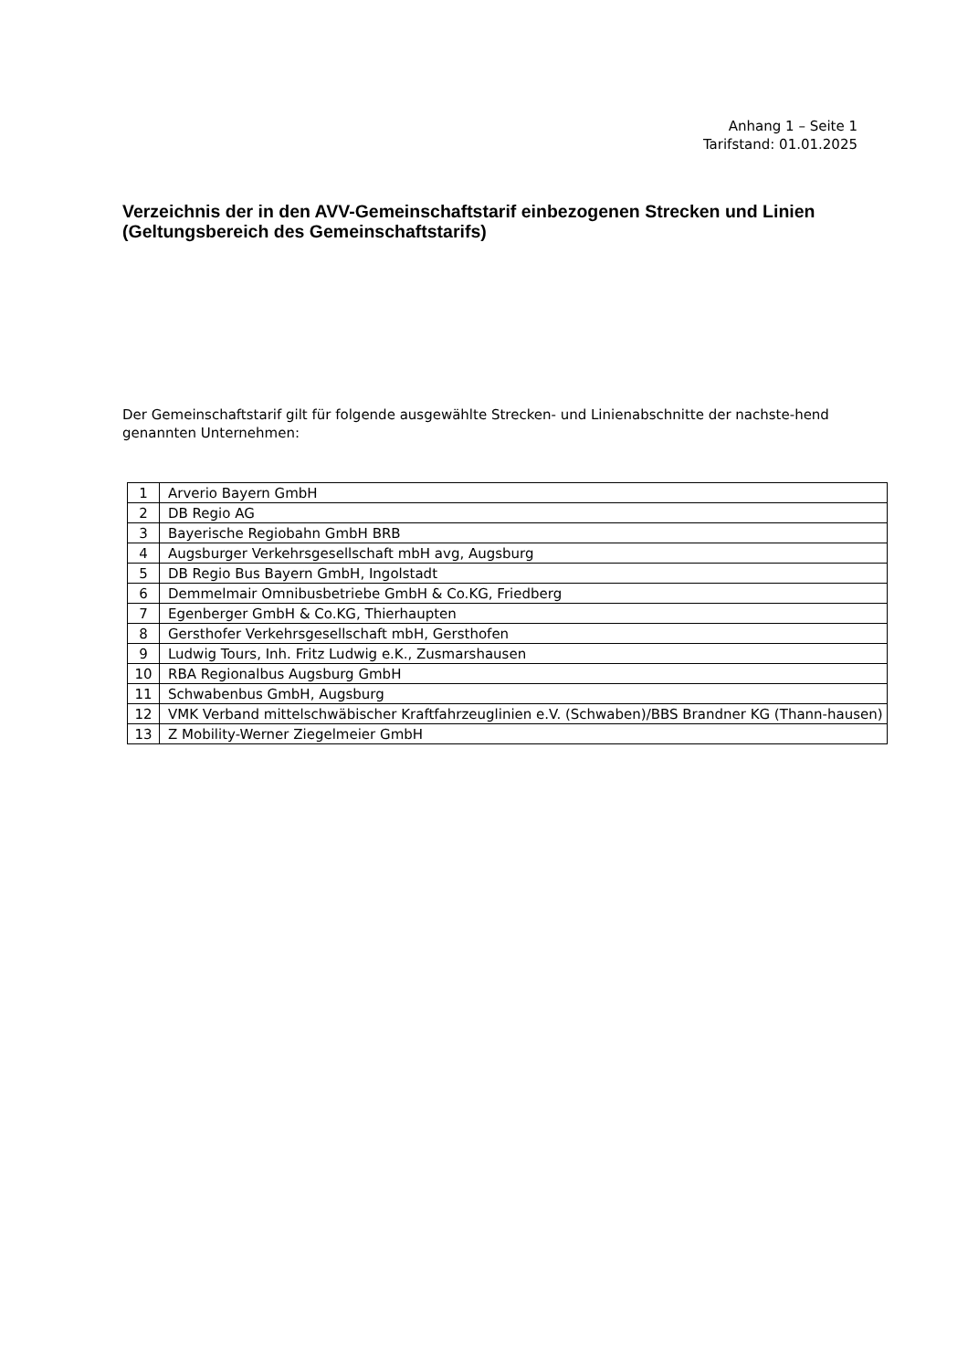Anhang 1 – Seite 1
Tarifstand: 01.01.2025
Verzeichnis der in den AVV-Gemeinschaftstarif einbezogenen Strecken und Linien
(Geltungsbereich des Gemeinschaftstarifs)
Der Gemeinschaftstarif gilt für folgende ausgewählte Strecken- und Linienabschnitte der nachste-hend genannten Unternehmen:
| 1 | Arverio Bayern GmbH |
| 2 | DB Regio AG |
| 3 | Bayerische Regiobahn GmbH BRB |
| 4 | Augsburger Verkehrsgesellschaft mbH avg, Augsburg |
| 5 | DB Regio Bus Bayern GmbH, Ingolstadt |
| 6 | Demmelmair Omnibusbetriebe GmbH & Co.KG, Friedberg |
| 7 | Egenberger GmbH & Co.KG, Thierhaupten |
| 8 | Gersthofer Verkehrsgesellschaft mbH, Gersthofen |
| 9 | Ludwig Tours, Inh. Fritz Ludwig e.K., Zusmarshausen |
| 10 | RBA Regionalbus Augsburg GmbH |
| 11 | Schwabenbus GmbH, Augsburg |
| 12 | VMK Verband mittelschwäbischer Kraftfahrzeuglinien e.V. (Schwaben)/BBS Brandner KG (Thann-hausen) |
| 13 | Z Mobility-Werner Ziegelmeier GmbH |